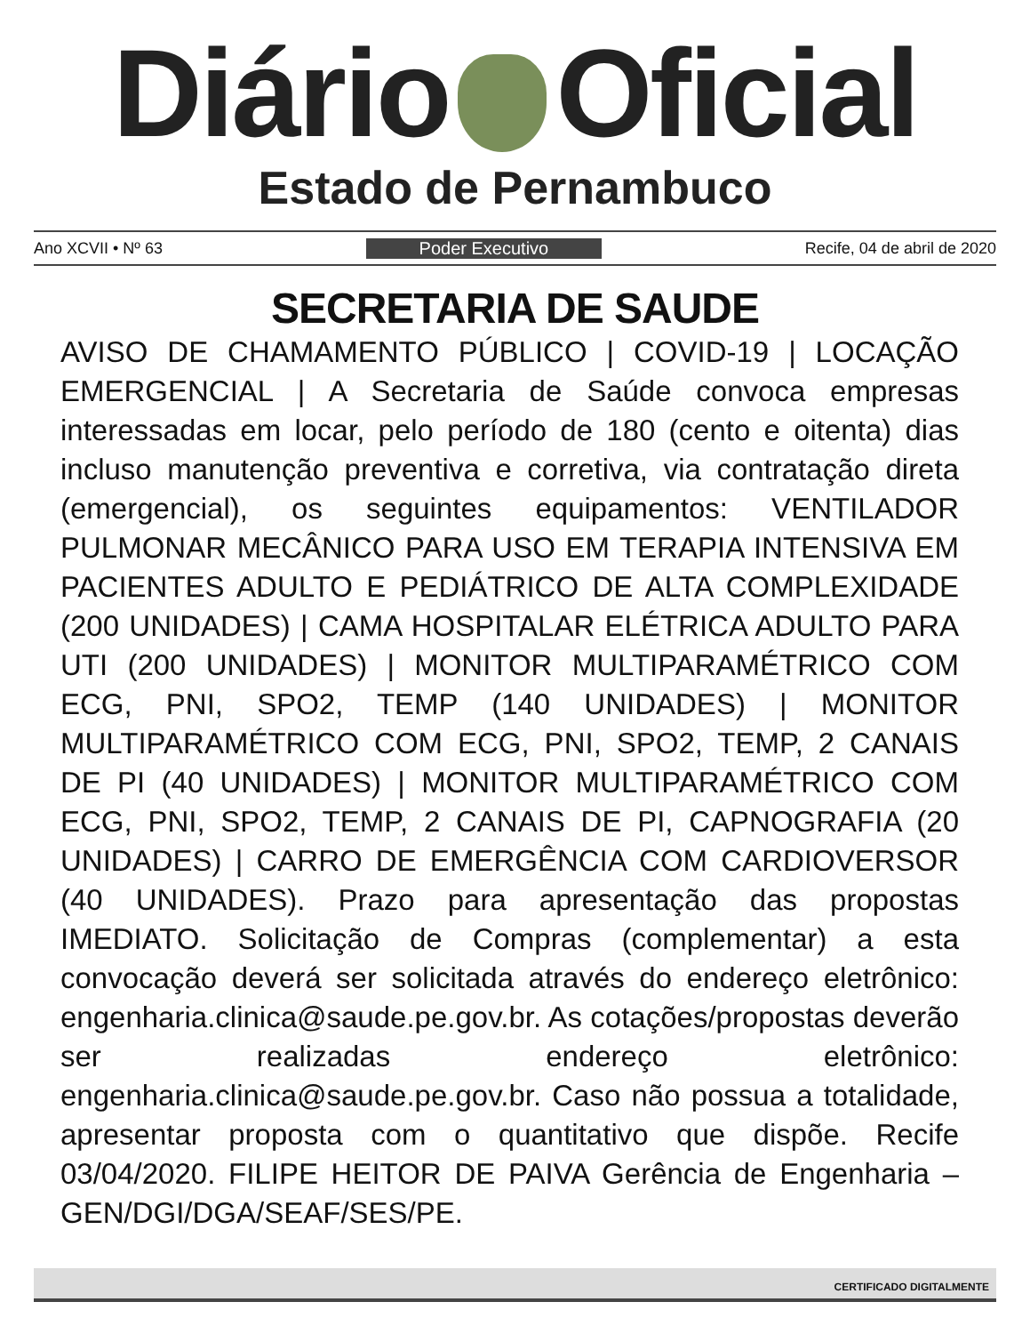Diário Oficial
Estado de Pernambuco
Ano XCVII • Nº 63 Poder Executivo Recife, 04 de abril de 2020
SECRETARIA DE SAUDE
AVISO DE CHAMAMENTO PÚBLICO | COVID-19 | LOCAÇÃO EMERGENCIAL | A Secretaria de Saúde convoca empresas interessadas em locar, pelo período de 180 (cento e oitenta) dias incluso manutenção preventiva e corretiva, via contratação direta (emergencial), os seguintes equipamentos: VENTILADOR PULMONAR MECÂNICO PARA USO EM TERAPIA INTENSIVA EM PACIENTES ADULTO E PEDIÁTRICO DE ALTA COMPLEXIDADE (200 UNIDADES) | CAMA HOSPITALAR ELÉTRICA ADULTO PARA UTI (200 UNIDADES) | MONITOR MULTIPARAMÉTRICO COM ECG, PNI, SPO2, TEMP (140 UNIDADES) | MONITOR MULTIPARAMÉTRICO COM ECG, PNI, SPO2, TEMP, 2 CANAIS DE PI (40 UNIDADES) | MONITOR MULTIPARAMÉTRICO COM ECG, PNI, SPO2, TEMP, 2 CANAIS DE PI, CAPNOGRAFIA (20 UNIDADES) | CARRO DE EMERGÊNCIA COM CARDIOVERSOR (40 UNIDADES). Prazo para apresentação das propostas IMEDIATO. Solicitação de Compras (complementar) a esta convocação deverá ser solicitada através do endereço eletrônico: engenharia.clinica@saude.pe.gov.br. As cotações/propostas deverão ser realizadas endereço eletrônico: engenharia.clinica@saude.pe.gov.br. Caso não possua a totalidade, apresentar proposta com o quantitativo que dispõe. Recife 03/04/2020. FILIPE HEITOR DE PAIVA Gerência de Engenharia – GEN/DGI/DGA/SEAF/SES/PE.
CERTIFICADO DIGITALMENTE